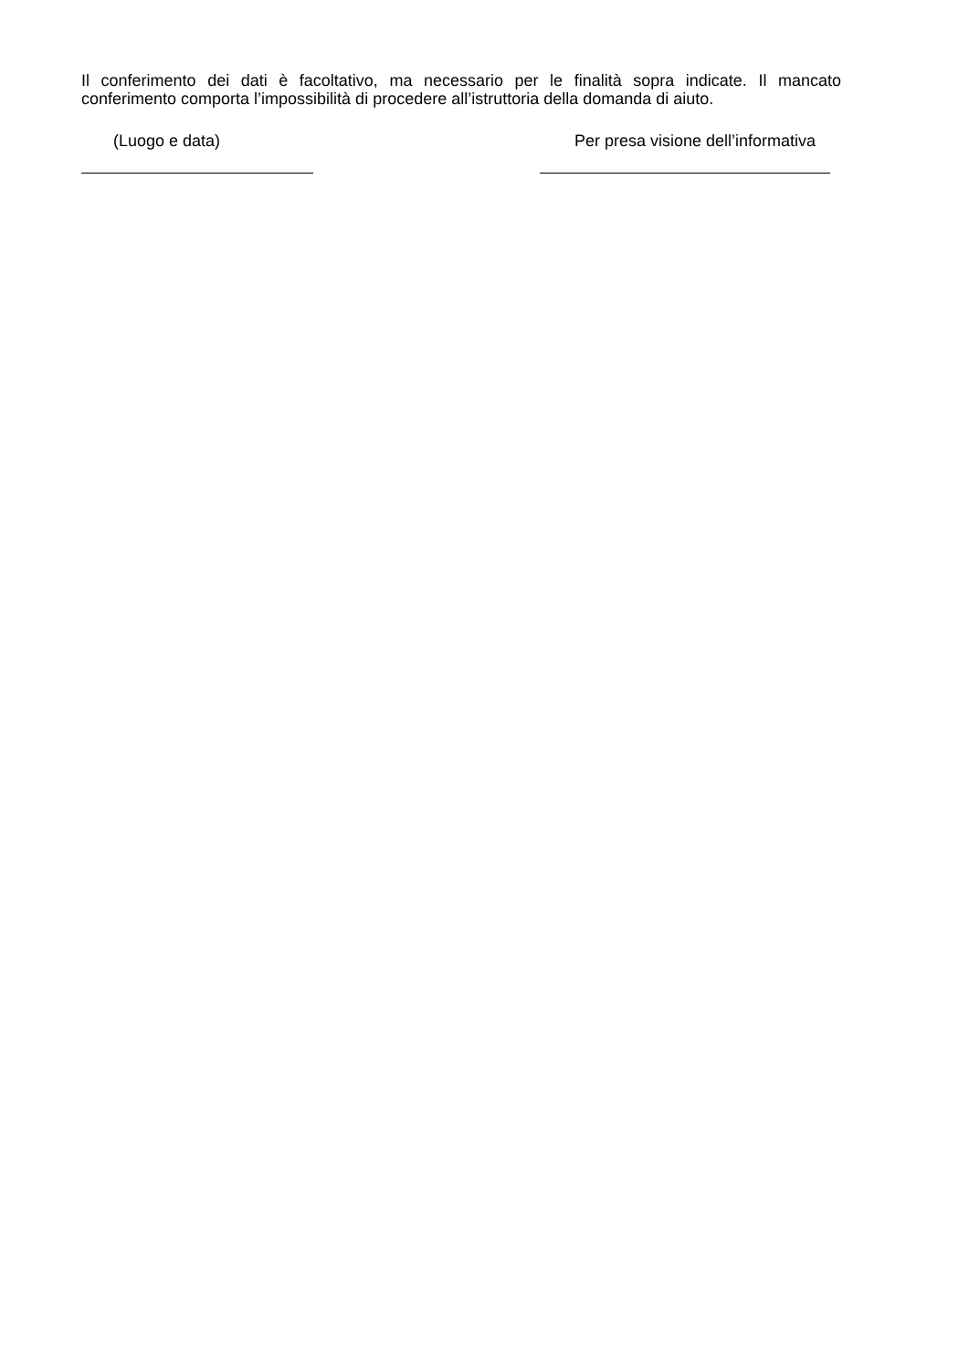Il conferimento dei dati è facoltativo, ma necessario per le finalità sopra indicate. Il mancato conferimento comporta l’impossibilità di procedere all’istruttoria della domanda di aiuto.
(Luogo e data) Per presa visione dell’informativa